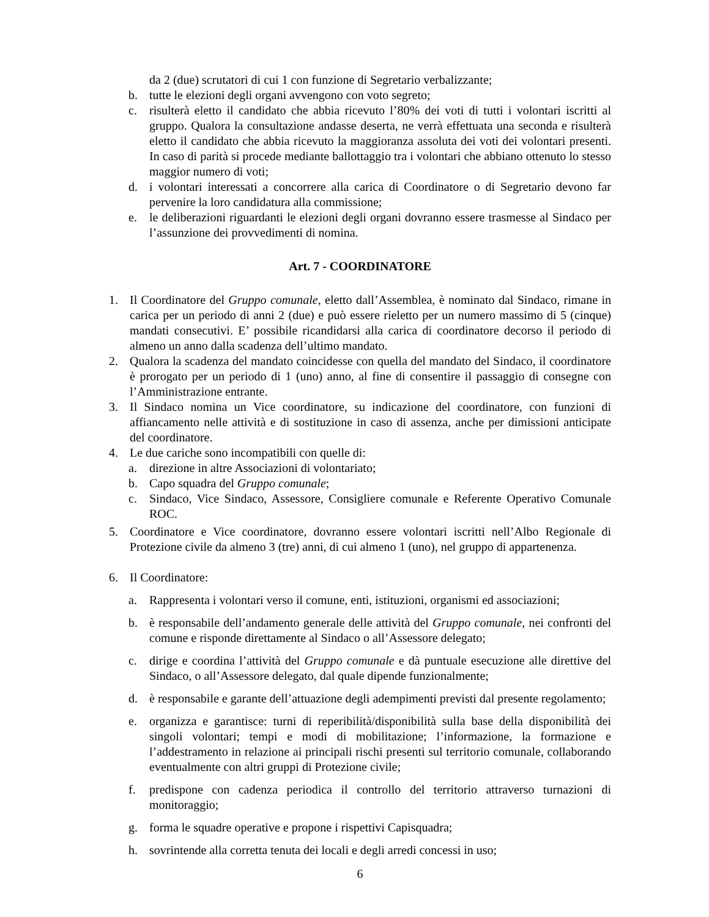da 2 (due) scrutatori di cui 1 con funzione di Segretario verbalizzante;
b. tutte le elezioni degli organi avvengono con voto segreto;
c. risulterà eletto il candidato che abbia ricevuto l’80% dei voti di tutti i volontari iscritti al gruppo. Qualora la consultazione andasse deserta, ne verrà effettuata una seconda e risulterà eletto il candidato che abbia ricevuto la maggioranza assoluta dei voti dei volontari presenti. In caso di parità si procede mediante ballottaggio tra i volontari che abbiano ottenuto lo stesso maggior numero di voti;
d. i volontari interessati a concorrere alla carica di Coordinatore o di Segretario devono far pervenire la loro candidatura alla commissione;
e. le deliberazioni riguardanti le elezioni degli organi dovranno essere trasmesse al Sindaco per l’assunzione dei provvedimenti di nomina.
Art. 7 - COORDINATORE
1. Il Coordinatore del Gruppo comunale, eletto dall’Assemblea, è nominato dal Sindaco, rimane in carica per un periodo di anni 2 (due) e può essere rieletto per un numero massimo di 5 (cinque) mandati consecutivi. E’ possibile ricandidarsi alla carica di coordinatore decorso il periodo di almeno un anno dalla scadenza dell’ultimo mandato.
2. Qualora la scadenza del mandato coincidesse con quella del mandato del Sindaco, il coordinatore è prorogato per un periodo di 1 (uno) anno, al fine di consentire il passaggio di consegne con l’Amministrazione entrante.
3. Il Sindaco nomina un Vice coordinatore, su indicazione del coordinatore, con funzioni di affiancamento nelle attività e di sostituzione in caso di assenza, anche per dimissioni anticipate del coordinatore.
4. Le due cariche sono incompatibili con quelle di:
a. direzione in altre Associazioni di volontariato;
b. Capo squadra del Gruppo comunale;
c. Sindaco, Vice Sindaco, Assessore, Consigliere comunale e Referente Operativo Comunale ROC.
5. Coordinatore e Vice coordinatore, dovranno essere volontari iscritti nell’Albo Regionale di Protezione civile da almeno 3 (tre) anni, di cui almeno 1 (uno), nel gruppo di appartenenza.
6. Il Coordinatore:
a. Rappresenta i volontari verso il comune, enti, istituzioni, organismi ed associazioni;
b. è responsabile dell’andamento generale delle attività del Gruppo comunale, nei confronti del comune e risponde direttamente al Sindaco o all’Assessore delegato;
c. dirige e coordina l’attività del Gruppo comunale e dà puntuale esecuzione alle direttive del Sindaco, o all’Assessore delegato, dal quale dipende funzionalmente;
d. è responsabile e garante dell’attuazione degli adempimenti previsti dal presente regolamento;
e. organizza e garantisce: turni di reperibilità/disponibilità sulla base della disponibilità dei singoli volontari; tempi e modi di mobilitazione; l’informazione, la formazione e l’addestramento in relazione ai principali rischi presenti sul territorio comunale, collaborando eventualmente con altri gruppi di Protezione civile;
f. predispone con cadenza periodica il controllo del territorio attraverso turnazioni di monitoraggio;
g. forma le squadre operative e propone i rispettivi Capisquadra;
h. sovrintende alla corretta tenuta dei locali e degli arredi concessi in uso;
6